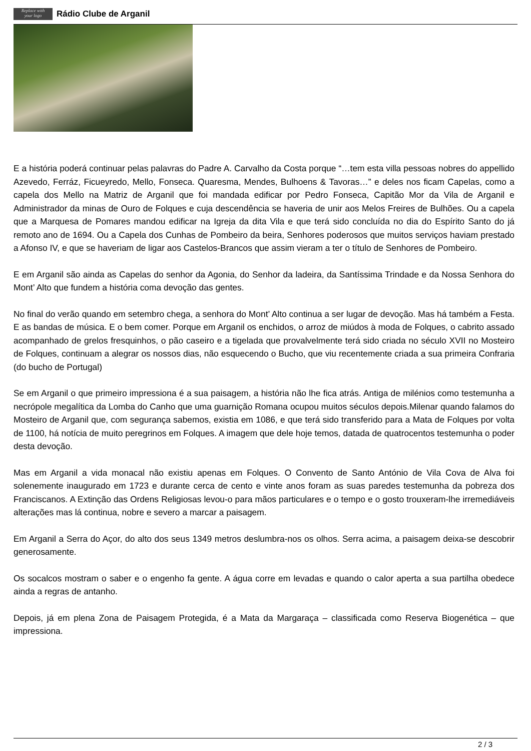Replace with
your logo
Rádio Clube de Arganil
E a história poderá continuar pelas palavras do Padre A. Carvalho da Costa porque “…tem esta villa pessoas nobres do appellido Azevedo, Ferráz, Ficueyredo, Mello, Fonseca. Quaresma, Mendes, Bulhoens & Tavoras…” e deles nos ficam Capelas, como a capela dos Mello na Matriz de Arganil que foi mandada edificar por Pedro Fonseca, Capitão Mor da Vila de Arganil e Administrador da minas de Ouro de Folques e cuja descendência se haveria de unir aos Melos Freires de Bulhões. Ou a capela que a Marquesa de Pomares mandou edificar na Igreja da dita Vila e que terá sido concluída no dia do Espírito Santo do já remoto ano de 1694. Ou a Capela dos Cunhas de Pombeiro da beira, Senhores poderosos que muitos serviços haviam prestado a Afonso IV, e que se haveriam de ligar aos Castelos-Brancos que assim vieram a ter o título de Senhores de Pombeiro.
E em Arganil são ainda as Capelas do senhor da Agonia, do Senhor da ladeira, da Santíssima Trindade e da Nossa Senhora do Mont’ Alto que fundem a história coma devoção das gentes.
No final do verão quando em setembro chega, a senhora do Mont’ Alto continua a ser lugar de devoção. Mas há também a Festa. E as bandas de música. E o bem comer. Porque em Arganil os enchidos, o arroz de miúdos à moda de Folques, o cabrito assado acompanhado de grelos fresquinhos, o pão caseiro e a tigelada que provalvelmente terá sido criada no século XVII no Mosteiro de Folques, continuam a alegrar os nossos dias, não esquecendo o Bucho, que viu recentemente criada a sua primeira Confraria (do bucho de Portugal)
Se em Arganil o que primeiro impressiona é a sua paisagem, a história não lhe fica atrás. Antiga de milénios como testemunha a necrópole megalítica da Lomba do Canho que uma guarnição Romana ocupou muitos séculos depois.Milenar quando falamos do Mosteiro de Arganil que, com segurança sabemos, existia em 1086, e que terá sido transferido para a Mata de Folques por volta de 1100, há notícia de muito peregrinos em Folques. A imagem que dele hoje temos, datada de quatrocentos testemunha o poder desta devoção.
Mas em Arganil a vida monacal não existiu apenas em Folques. O Convento de Santo António de Vila Cova de Alva foi solenemente inaugurado em 1723 e durante cerca de cento e vinte anos foram as suas paredes testemunha da pobreza dos Franciscanos. A Extinção das Ordens Religiosas levou-o para mãos particulares e o tempo e o gosto trouxeram-lhe irremediáveis alterações mas lá continua, nobre e severo a marcar a paisagem.
Em Arganil a Serra do Açor, do alto dos seus 1349 metros deslumbra-nos os olhos. Serra acima, a paisagem deixa-se descobrir generosamente.
Os socalcos mostram o saber e o engenho fa gente. A água corre em levadas e quando o calor aperta a sua partilha obedece ainda a regras de antanho.
Depois, já em plena Zona de Paisagem Protegida, é a Mata da Margaraça – classificada como Reserva Biogenética – que impressiona.
2 / 3